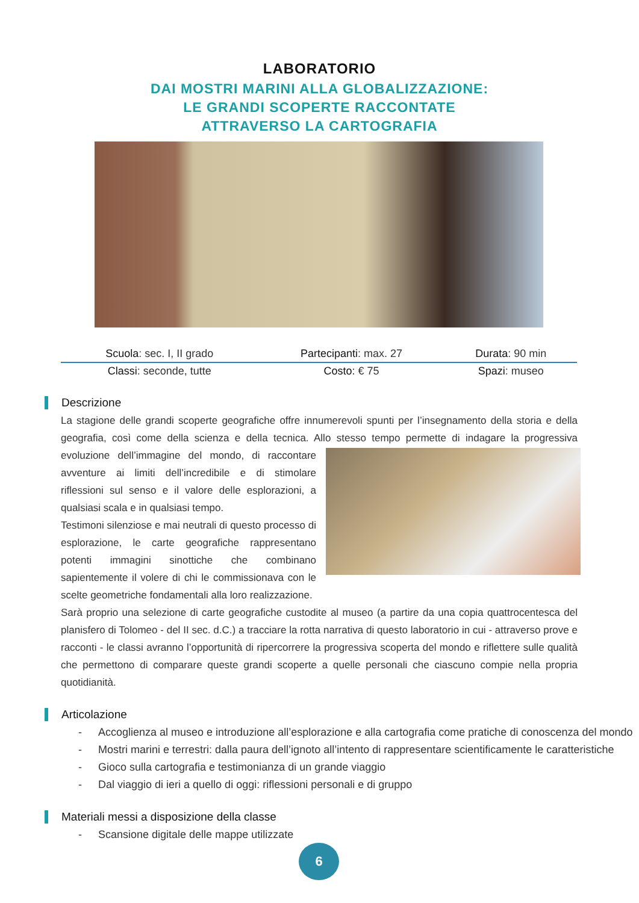LABORATORIO
DAI MOSTRI MARINI ALLA GLOBALIZZAZIONE:
LE GRANDI SCOPERTE RACCONTATE
ATTRAVERSO LA CARTOGRAFIA
| Scuola : sec. I, II grado | Partecipanti : max. 27 | Durata : 90 min |
| Classi : seconde, tutte | Costo: € 75 | Spazi : museo |
Descrizione
La stagione delle grandi scoperte geografiche offre innumerevoli spunti per l’insegnamento della storia e della geografia, così come della scienza e della tecnica. Allo stesso tempo permette di indagare la progressiva evoluzione dell’immagine del mondo, di raccontare avventure ai limiti dell’incredibile e di stimolare riflessioni sul senso e il valore delle esplorazioni, a qualsiasi scala e in qualsiasi tempo.
Testimoni silenziose e mai neutrali di questo processo di esplorazione, le carte geografiche rappresentano potenti immagini sinottiche che combinano sapientemente il volere di chi le commissionava con le scelte geometriche fondamentali alla loro realizzazione.
Sarà proprio una selezione di carte geografiche custodite al museo (a partire da una copia quattrocentesca del planisfero di Tolomeo - del II sec. d.C.) a tracciare la rotta narrativa di questo laboratorio in cui - attraverso prove e racconti - le classi avranno l’opportunità di ripercorrere la progressiva scoperta del mondo e riflettere sulle qualità che permettono di comparare queste grandi scoperte a quelle personali che ciascuno compie nella propria quotidianità.
Articolazione
- Accoglienza al museo e introduzione all’esplorazione e alla cartografia come pratiche di conoscenza del mondo
- Mostri marini e terrestri: dalla paura dell’ignoto all’intento di rappresentare scientificamente le caratteristiche
- Gioco sulla cartografia e testimonianza di un grande viaggio
- Dal viaggio di ieri a quello di oggi: riflessioni personali e di gruppo
Materiali messi a disposizione della classe
- Scansione digitale delle mappe utilizzate
6